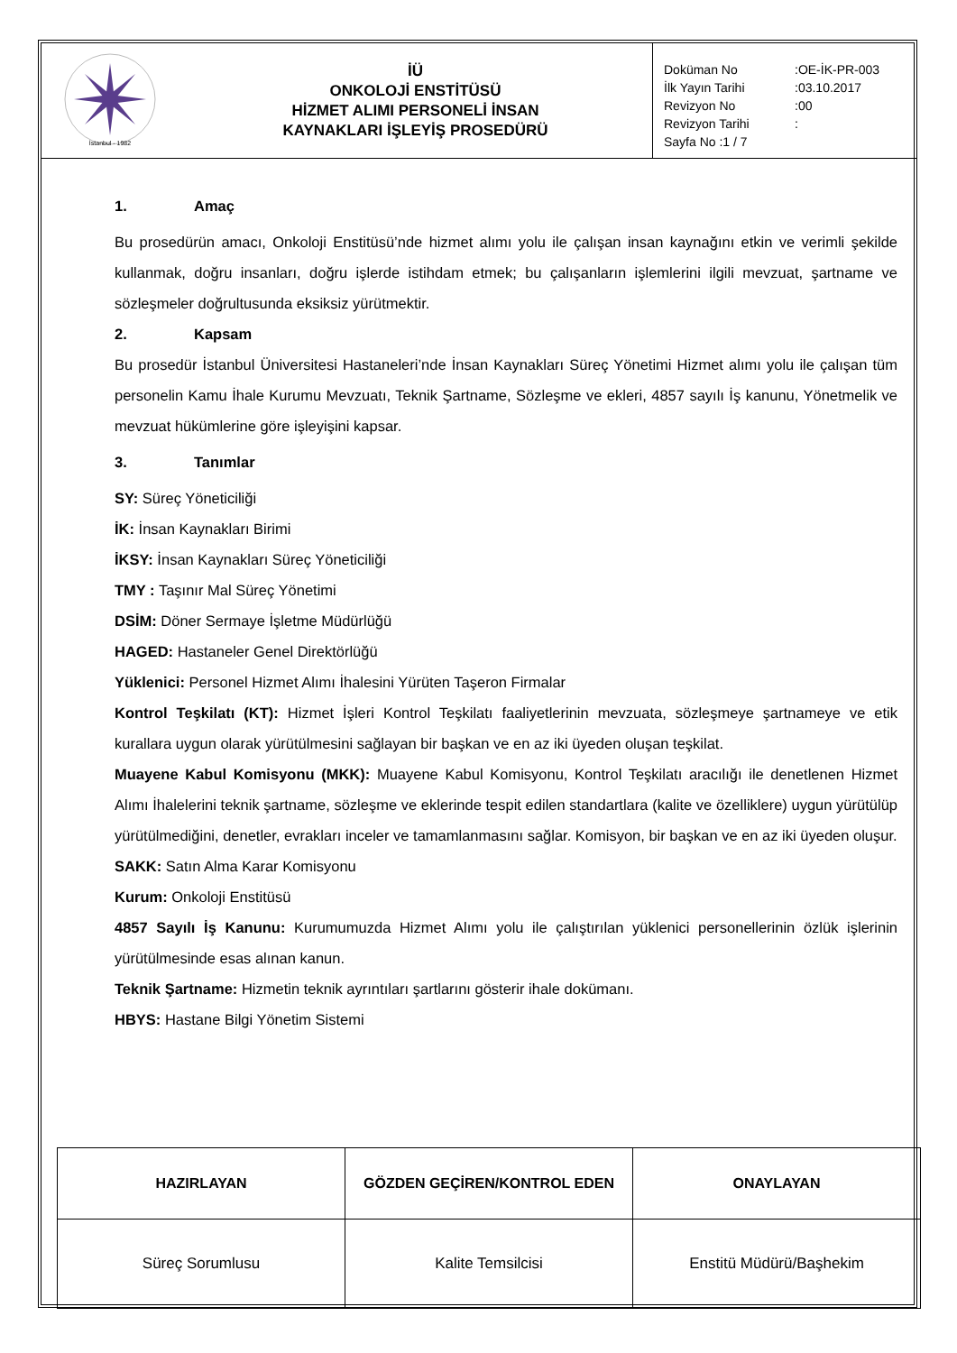| İstanbul - 1982 | İÜ ONKOLOJİ ENSTİTÜSÜ HİZMET ALIMI PERSONELİ İNSAN KAYNAKLARI İŞLEYİŞ PROSEDÜRÜ | Doküman No :OE-İK-PR-003 İlk Yayın Tarihi :03.10.2017 Revizyon No :00 Revizyon Tarihi : Sayfa No :1 / 7 |
1. Amaç
Bu prosedürün amacı, Onkoloji Enstitüsü’nde hizmet alımı yolu ile çalışan insan kaynağını etkin ve verimli şekilde kullanmak, doğru insanları, doğru işlerde istihdam etmek; bu çalışanların işlemlerini ilgili mevzuat, şartname ve sözleşmeler doğrultusunda eksiksiz yürütmektir.
2. Kapsam
Bu prosedür İstanbul Üniversitesi Hastaneleri’nde İnsan Kaynakları Süreç Yönetimi Hizmet alımı yolu ile çalışan tüm personelin Kamu İhale Kurumu Mevzuatı, Teknik Şartname, Sözleşme ve ekleri, 4857 sayılı İş kanunu, Yönetmelik ve mevzuat hükümlerine göre işleyişini kapsar.
3. Tanımlar
SY: Süreç Yöneticiliği
İK: İnsan Kaynakları Birimi
İKSY: İnsan Kaynakları Süreç Yöneticiliği
TMY : Taşınır Mal Süreç Yönetimi
DSİM: Döner Sermaye İşletme Müdürlüğü
HAGED: Hastaneler Genel Direktörlüğü
Yüklenici: Personel Hizmet Alımı İhalesini Yürüten Taşeron Firmalar
Kontrol Teşkilatı (KT): Hizmet İşleri Kontrol Teşkilatı faaliyetlerinin mevzuata, sözleşmeye şartnameye ve etik kurallara uygun olarak yürütülmesini sağlayan bir başkan ve en az iki üyeden oluşan teşkilat.
Muayene Kabul Komisyonu (MKK): Muayene Kabul Komisyonu, Kontrol Teşkilatı aracılığı ile denetlenen Hizmet Alımı İhalelerini teknik şartname, sözleşme ve eklerinde tespit edilen standartlara (kalite ve özelliklere) uygun yürütülüp yürütülmediğini, denetler, evrakları inceler ve tamamlanmasını sağlar. Komisyon, bir başkan ve en az iki üyeden oluşur.
SAKK: Satın Alma Karar Komisyonu
Kurum: Onkoloji Enstitüsü
4857 Sayılı İş Kanunu: Kurumumuzda Hizmet Alımı yolu ile çalıştırılan yüklenici personellerinin özlük işlerinin yürütülmesinde esas alınan kanun.
Teknik Şartname: Hizmetin teknik ayrıntıları şartlarını gösterir ihale dokümanı.
HBYS: Hastane Bilgi Yönetim Sistemi
| HAZIRLAYAN | GÖZDEN GEÇİREN/KONTROL EDEN | ONAYLAYAN |
| Süreç Sorumlusu | Kalite Temsilcisi | Enstitü Müdürü/Başhekim |